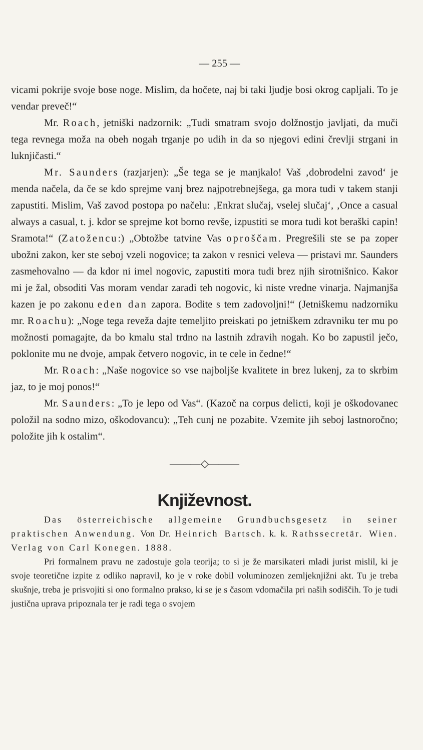— 255 —
vicami pokrije svoje bose noge. Mislim, da hočete, naj bi taki ljudje bosi okrog capljali. To je vendar preveč!“
Mr. Roach, jetniški nadzornik: „Tudi smatram svojo dolžnostjo javljati, da muči tega revnega moža na obeh nogah trganje po udih in da so njegovi edini črevlji strgani in luknjičasti.“
Mr. Saunders (razjarjen): „Še tega se je manjkalo! Vaš ‚dobrodelni zavod‘ je menda načela, da če se kdo sprejme vanj brez najpotrebnejšega, ga mora tudi v takem stanji zapustiti. Mislim, Vaš zavod postopa po načelu: ‚Enkrat slučaj, vselej slučaj‘, ‚Once a casual always a casual, t. j. kdor se sprejme kot borno revše, izpustiti se mora tudi kot beraški capin! Sramota!“ (Zatožencu:) „Obtožbe tatvine Vas oproščam. Pregrešili ste se pa zoper ubožni zakon, ker ste seboj vzeli nogovice; ta zakon v resnici veleva — pristavi mr. Saunders zasmehovalno — da kdor ni imel nogovic, zapustiti mora tudi brez njih sirotnišnico. Kakor mi je žal, obsoditi Vas moram vendar zaradi teh nogovic, ki niste vredne vinarja. Najmanjša kazen je po zakonu eden dan zapora. Bodite s tem zadovoljni!“ (Jetniškemu nadzorniku mr. Roachu): „Noge tega reveža dajte temeljito preiskati po jetniškem zdravniku ter mu po možnosti pomagajte, da bo kmalu stal trdno na lastnih zdravih nogah. Ko bo zapustil ječo, poklonite mu ne dvoje, ampak četvero nogovic, in te cele in čedne!“
Mr. Roach: „Naše nogovice so vse najboljše kvalitete in brez lukenj, za to skrbim jaz, to je moj ponos!“
Mr. Saunders: „To je lepo od Vas“. (Kazoč na corpus delicti, koji je oškodovanec položil na sodno mizo, oškodovancu): „Teh cunj ne pozabite. Vzemite jih seboj lastnoročno; položite jih k ostalim“.
———◇———
Književnost.
Das österreichische allgemeine Grundbuchsgesetz in seiner praktischen Anwendung. Von Dr. Heinrich Bartsch. k. k. Rathssecretär. Wien. Verlag von Carl Konegen. 1888.
Pri formalnem pravu ne zadostuje gola teorija; to si je že marsikateri mladi jurist mislil, ki je svoje teoretične izpite z odliko napravil, ko je v roke dobil voluminozen zemljeknjižni akt. Tu je treba skušnje, treba je prisvojiti si ono formalno prakso, ki se je s časom vdomačila pri naših sodiščih. To je tudi justična uprava pripoznala ter je radi tega o svojem